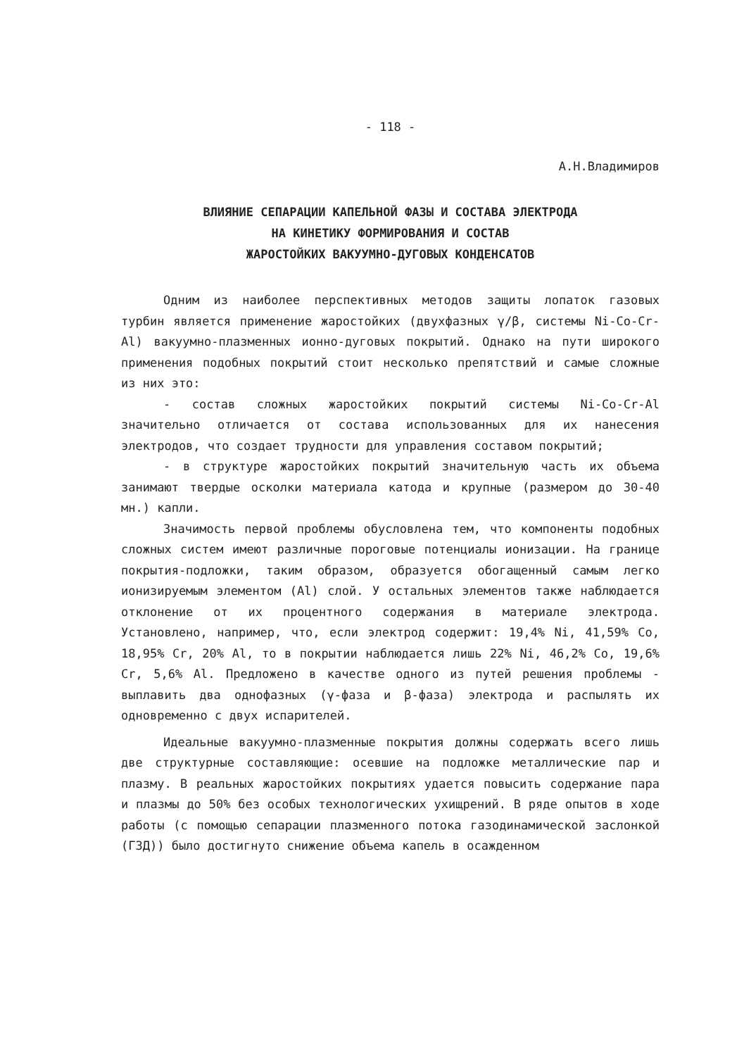- 118 -
А.Н.Владимиров
ВЛИЯНИЕ СЕПАРАЦИИ КАПЕЛЬНОЙ ФАЗЫ И СОСТАВА ЭЛЕКТРОДА
НА КИНЕТИКУ ФОРМИРОВАНИЯ И СОСТАВ
ЖАРОСТОЙКИХ ВАКУУМНО-ДУГОВЫХ КОНДЕНСАТОВ
Одним из наиболее перспективных методов защиты лопаток газовых турбин является применение жаростойких (двухфазных γ/β, системы Ni-Co-Cr-Al) вакуумно-плазменных ионно-дуговых покрытий. Однако на пути широкого применения подобных покрытий стоит несколько препятствий и самые сложные из них это:
- состав сложных жаростойких покрытий системы Ni-Co-Cr-Al значительно отличается от состава использованных для их нанесения электродов, что создает трудности для управления составом покрытий;
- в структуре жаростойких покрытий значительную часть их объема занимают твердые осколки материала катода и крупные (размером до 30-40 мн.) капли.
Значимость первой проблемы обусловлена тем, что компоненты подобных сложных систем имеют различные пороговые потенциалы ионизации. На границе покрытия-подложки, таким образом, образуется обогащенный самым легко ионизируемым элементом (Al) слой. У остальных элементов также наблюдается отклонение от их процентного содержания в материале электрода. Установлено, например, что, если электрод содержит: 19,4% Ni, 41,59% Co, 18,95% Cr, 20% Al, то в покрытии наблюдается лишь 22% Ni, 46,2% Co, 19,6% Cr, 5,6% Al. Предложено в качестве одного из путей решения проблемы - выплавить два однофазных (γ-фаза и β-фаза) электрода и распылять их одновременно с двух испарителей.
Идеальные вакуумно-плазменные покрытия должны содержать всего лишь две структурные составляющие: осевшие на подложке металлические пар и плазму. В реальных жаростойких покрытиях удается повысить содержание пара и плазмы до 50% без особых технологических ухищрений. В ряде опытов в ходе работы (с помощью сепарации плазменного потока газодинамической заслонкой (ГЗД)) было достигнуто снижение объема капель в осажденном